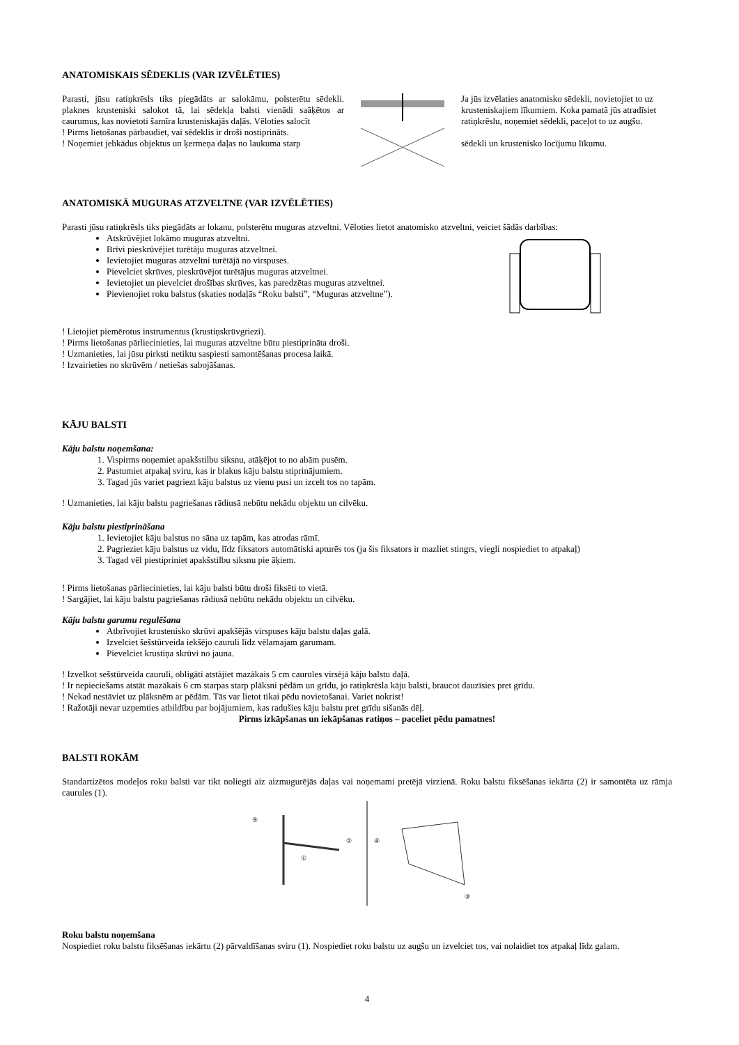ANATOMISKAIS SĒDEKLIS (VAR IZVĒLĒTIES)
Parasti, jūsu ratiņkrēsls tiks piegādāts ar salokāmu, polsterētu sēdekli. plaknes krusteniski salokot tā, lai sēdekļa balsti vienādi saāķētos ar caurumus, kas novietoti šarnīra krusteniskajās daļās. Vēloties salocīt
! Pirms lietošanas pārbaudiet, vai sēdeklis ir droši nostiprināts.
! Noņemiet jebkādus objektus un ķermeņa daļas no laukuma starp
Ja jūs izvēlaties anatomisko sēdekli, novietojiet to uz krusteniskajiem līkumiem. Koka pamatā jūs atradīsiet ratiņkrēslu, noņemiet sēdekli, paceļot to uz augšu.
sēdekli un krustenisko locījumu līkumu.
ANATOMISKĀ MUGURAS ATZVELTNE (VAR IZVĒLĒTIES)
Parasti jūsu ratiņkrēsls tiks piegādāts ar lokanu, polsterētu muguras atzveltni. Vēloties lietot anatomisko atzveltni, veiciet šādās darbības:
Atskrūvējiet lokāmo muguras atzveltni.
Brīvi pieskrūvējiet turētāju muguras atzveltnei.
Ievietojiet muguras atzveltni turētājā no virspuses.
Pievelciet skrūves, pieskrūvējot turētājus muguras atzveltnei.
Ievietojiet un pievelciet drošības skrūves, kas paredzētas muguras atzveltnei.
Pievienojiet roku balstus (skaties nodaļās “Roku balsti”, “Muguras atzveltne”).
! Lietojiet piemērotus instrumentus (krustiņskrūvgriezi).
! Pirms lietošanas pārliecinieties, lai muguras atzveltne būtu piestiprināta droši.
! Uzmanieties, lai jūsu pirksti netiktu saspiesti samontēšanas procesa laikā.
! Izvairieties no skrūvēm / netiešas sabojāšanas.
KĀJU BALSTI
Kāju balstu noņemšana:
1. Vispirms noņemiet apakšstilbu siksnu, atāķējot to no abām pusēm.
2. Pastumiet atpakaļ sviru, kas ir blakus kāju balstu stiprinājumiem.
3. Tagad jūs variet pagriezt kāju balstus uz vienu pusi un izcelt tos no tapām.
! Uzmanieties, lai kāju balstu pagriešanas rādiusā nebūtu nekādu objektu un cilvēku.
Kāju balstu piestiprināšana
1. Ievietojiet kāju balstus no sāna uz tapām, kas atrodas rāmī.
2. Pagrieziet kāju balstus uz vidu, līdz fiksators automātiski apturēs tos (ja šis fiksators ir mazliet stingrs, viegli nospiediet to atpakaļ)
3. Tagad vēl piestipriniet apakšstilbu siksnu pie āķiem.
! Pirms lietošanas pārliecinieties, lai kāju balsti būtu droši fiksēti to vietā.
! Sargājiet, lai kāju balstu pagriešanas rādiusā nebūtu nekādu objektu un cilvēku.
Kāju balstu garumu regulēšana
Atbrīvojiet krustenisko skrūvi apakšējās virspuses kāju balstu daļas galā.
Izvelciet šešstūrveida iekšējo cauruli līdz vēlamajam garumam.
Pievelciet krustiņa skrūvi no jauna.
! Izvelkot sešstūrveida cauruli, obligāti atstājiet mazākais 5 cm caurules virsējā kāju balstu daļā.
! Ir nepieciešams atstāt mazākais 6 cm starpas starp plāksni pēdām un grīdu, jo ratiņkrēsla kāju balsti, braucot dauzīsies pret grīdu.
! Nekad nestāviet uz plāksnēm ar pēdām. Tās var lietot tikai pēdu novietošanai. Variet nokrist!
! Ražotāji nevar uzņemties atbildību par bojājumiem, kas radušies kāju balstu pret grīdu sišanās dēļ.
Pirms izkāpšanas un iekāpšanas ratiņos – paceliet pēdu pamatnes!
BALSTI ROKĀM
Standartizētos modeļos roku balsti var tikt noliegti aiz aizmugurējās daļas vai noņemami pretējā virzienā. Roku balstu fiksēšanas iekārta (2) ir samontēta uz rāmja caurules (1).
⑤
①
②
④
③
Roku balstu noņemšana
Nospiediet roku balstu fiksēšanas iekārtu (2) pārvaldīšanas sviru (1). Nospiediet roku balstu uz augšu un izvelciet tos, vai nolaidiet tos atpakaļ līdz galam.
4